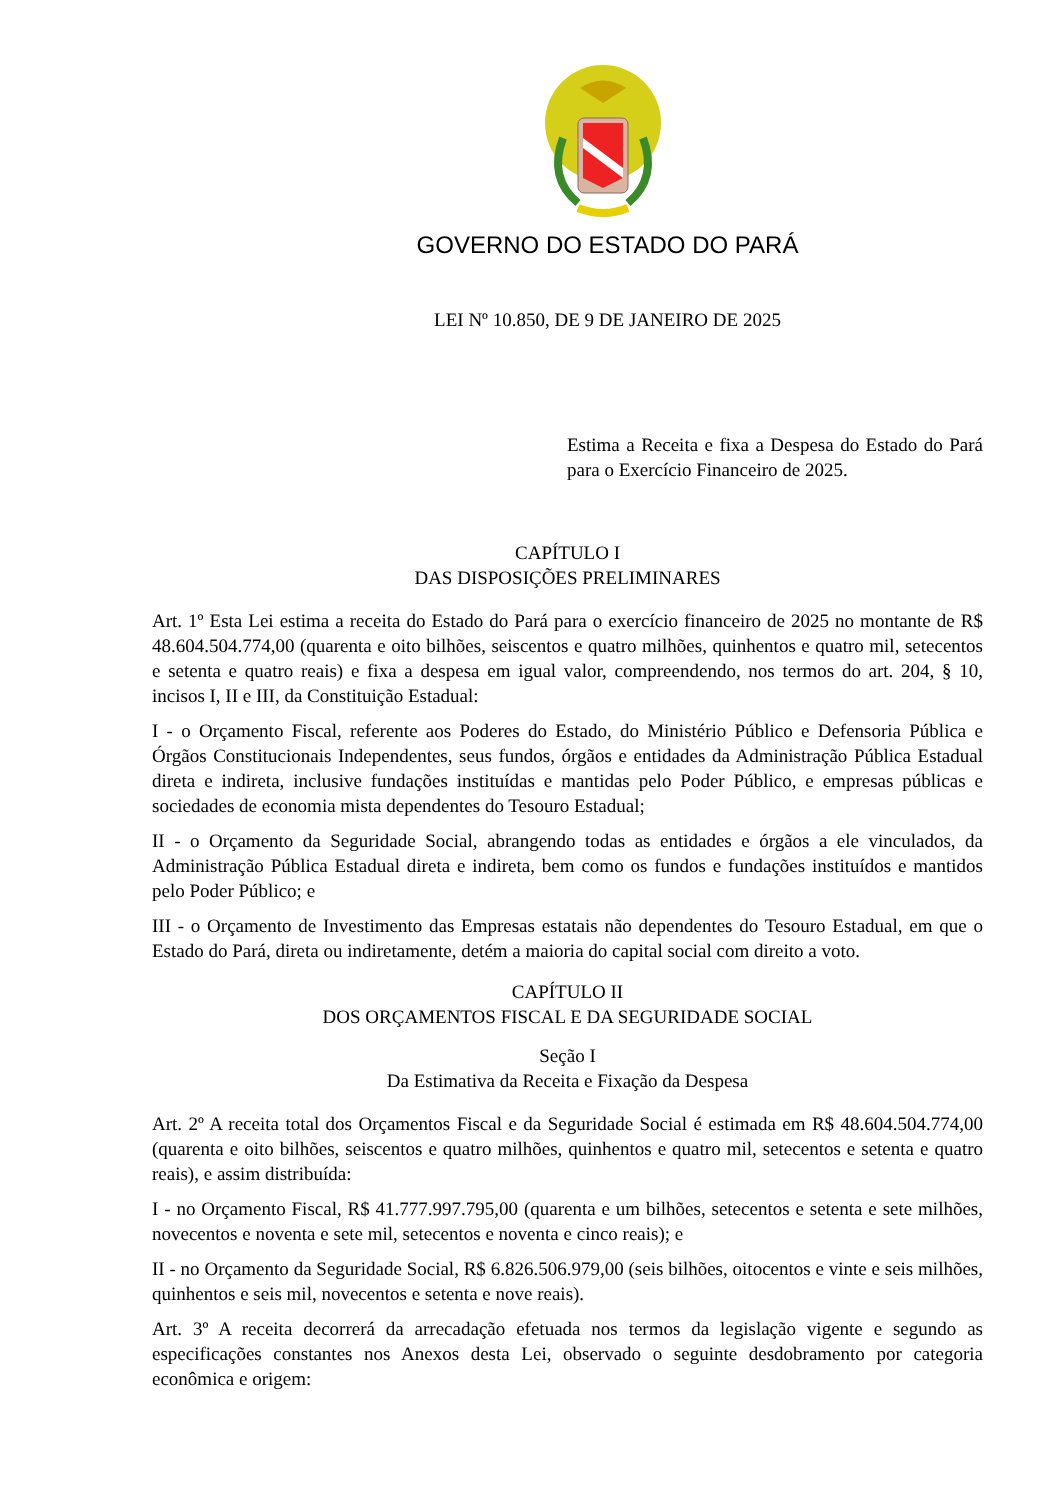GOVERNO DO ESTADO DO PARÁ
LEI Nº 10.850, DE 9 DE JANEIRO DE 2025
Estima a Receita e fixa a Despesa do Estado do Pará para o Exercício Financeiro de 2025.
CAPÍTULO I
DAS DISPOSIÇÕES PRELIMINARES
Art. 1º Esta Lei estima a receita do Estado do Pará para o exercício financeiro de 2025 no montante de R$ 48.604.504.774,00 (quarenta e oito bilhões, seiscentos e quatro milhões, quinhentos e quatro mil, setecentos e setenta e quatro reais) e fixa a despesa em igual valor, compreendendo, nos termos do art. 204, § 10, incisos I, II e III, da Constituição Estadual:
I - o Orçamento Fiscal, referente aos Poderes do Estado, do Ministério Público e Defensoria Pública e Órgãos Constitucionais Independentes, seus fundos, órgãos e entidades da Administração Pública Estadual direta e indireta, inclusive fundações instituídas e mantidas pelo Poder Público, e empresas públicas e sociedades de economia mista dependentes do Tesouro Estadual;
II - o Orçamento da Seguridade Social, abrangendo todas as entidades e órgãos a ele vinculados, da Administração Pública Estadual direta e indireta, bem como os fundos e fundações instituídos e mantidos pelo Poder Público; e
III - o Orçamento de Investimento das Empresas estatais não dependentes do Tesouro Estadual, em que o Estado do Pará, direta ou indiretamente, detém a maioria do capital social com direito a voto.
CAPÍTULO II
DOS ORÇAMENTOS FISCAL E DA SEGURIDADE SOCIAL
Seção I
Da Estimativa da Receita e Fixação da Despesa
Art. 2º A receita total dos Orçamentos Fiscal e da Seguridade Social é estimada em R$ 48.604.504.774,00 (quarenta e oito bilhões, seiscentos e quatro milhões, quinhentos e quatro mil, setecentos e setenta e quatro reais), e assim distribuída:
I - no Orçamento Fiscal, R$ 41.777.997.795,00 (quarenta e um bilhões, setecentos e setenta e sete milhões, novecentos e noventa e sete mil, setecentos e noventa e cinco reais); e
II - no Orçamento da Seguridade Social, R$ 6.826.506.979,00 (seis bilhões, oitocentos e vinte e seis milhões, quinhentos e seis mil, novecentos e setenta e nove reais).
Art. 3º A receita decorrerá da arrecadação efetuada nos termos da legislação vigente e segundo as especificações constantes nos Anexos desta Lei, observado o seguinte desdobramento por categoria econômica e origem: